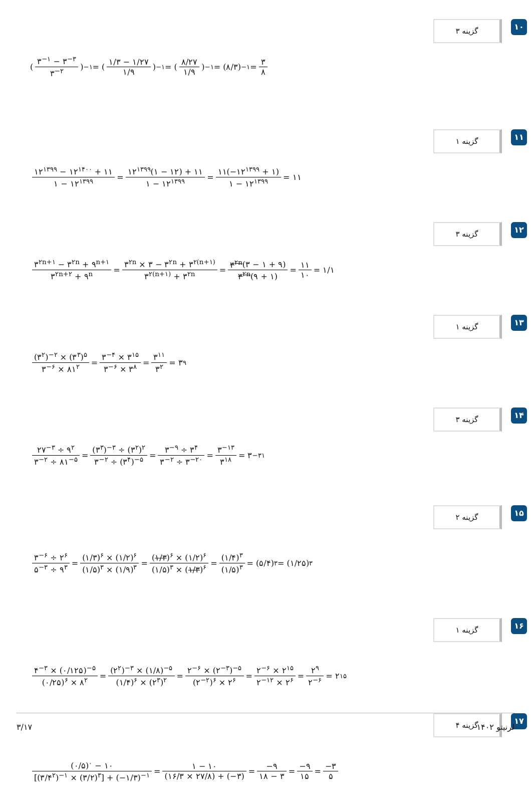۱۰ گزینه ۳
(۳<sup>−۱</sup> − ۳<sup>−۳</sup> ۳<sup>−۲</sup>)<sup>−۱</sup> = (۱/۳ − ۱/۲۷ ۱/۹)<sup>−۱</sup> = (۸/۲۷ ۱/۹)<sup>−۱</sup> = (۸/۳)<sup>−۱</sup> = ۳ ۸
۱۱ گزینه ۱
۱۲<sup>۱۳۹۹</sup> − ۱۲<sup>۱۴۰۰</sup> + ۱۱ ۱ − ۱۲<sup>۱۳۹۹</sup> = ۱۲<sup>۱۳۹۹</sup>(۱ − ۱۲) + ۱۱ ۱ − ۱۲<sup>۱۳۹۹</sup> = ۱۱(−۱۲<sup>۱۳۹۹</sup> + ۱) ۱ − ۱۲<sup>۱۳۹۹</sup> = ۱۱
۱۲ گزینه ۳
۳<sup>۲n+۱</sup> − ۳<sup>۲n</sup> + ۹<sup>n+۱</sup> ۳<sup>۲n+۲</sup> + ۹<sup>n</sup> = ۳<sup>۲n</sup> × ۳ − ۳<sup>۲n</sup> + ۳<sup>۲(n+۱)</sup> ۳<sup>۲(n+۱)</sup> + ۳<sup>۲n</sup> = ۳<sup>۲n</sup>(۳ − ۱ + ۹) ۳<sup>۲n</sup>(۹ + ۱) = ۱۱ ۱۰ = ۱/۱
۱۳ گزینه ۱
(۳<sup>۲</sup>)<sup>−۲</sup> × (۳<sup>۳</sup>)<sup>۵</sup> ۳<sup>−۶</sup> × ۸۱<sup>۲</sup> = ۳<sup>−۴</sup> × ۳<sup>۱۵</sup> ۳<sup>−۶</sup> × ۳<sup>۸</sup> = ۳<sup>۱۱</sup> ۳<sup>۲</sup> = ۳<sup>۹</sup>
۱۴ گزینه ۳
۲۷<sup>−۳</sup> ÷ ۹<sup>۲</sup> ۳<sup>−۲</sup> ÷ ۸۱<sup>−۵</sup> = (۳<sup>۳</sup>)<sup>−۳</sup> ÷ (۳<sup>۲</sup>)<sup>۲</sup> ۳<sup>−۲</sup> ÷ (۳<sup>۴</sup>)<sup>−۵</sup> = ۳<sup>−۹</sup> ÷ ۳<sup>۴</sup> ۳<sup>−۲</sup> ÷ ۳<sup>−۲۰</sup> = ۳<sup>−۱۳</sup> ۳<sup>۱۸</sup> = ۳<sup>−۳۱</sup>
۱۵ گزینه ۲
۳<sup>−۶</sup> ÷ ۲<sup>۶</sup> ۵<sup>−۳</sup> ÷ ۹<sup>۳</sup> = (۱/۳)<sup>۶</sup> × (۱/۲)<sup>۶</sup> (۱/۵)<sup>۳</sup> × (۱/۹)<sup>۳</sup> = (۱/۳)<sup>۶</sup> × (۱/۲)<sup>۶</sup> (۱/۵)<sup>۳</sup> × (۱/۳)<sup>۶</sup> = (۱/۴)<sup>۳</sup> (۱/۵)<sup>۳</sup> = (۵/۴)<sup>۳</sup> = (۱/۲۵)<sup>۳</sup>
۱۶ گزینه ۱
۴<sup>−۳</sup> × (۰/۱۲۵)<sup>−۵</sup> (۰/۲۵)<sup>۶</sup> × ۸<sup>۲</sup> = (۲<sup>۲</sup>)<sup>−۳</sup> × (۱/۸)<sup>−۵</sup> (۱/۴)<sup>۶</sup> × (۲<sup>۳</sup>)<sup>۲</sup> = ۲<sup>−۶</sup> × (۲<sup>−۳</sup>)<sup>−۵</sup> (۲<sup>−۲</sup>)<sup>۶</sup> × ۲<sup>۶</sup> = ۲<sup>−۶</sup> × ۲<sup>۱۵</sup> ۲<sup>−۱۲</sup> × ۲<sup>۶</sup> = ۲<sup>۹</sup> ۲<sup>−۶</sup> = ۲<sup>۱۵</sup>
۱۷ گزینه ۴
(۰/۵)<sup>۰</sup> − ۱۰ [(۳/۴<sup>۲</sup>)<sup>−۱</sup> × (۳/۲)<sup>۳</sup>] + (−۱/۳)<sup>−۱</sup> = ۱ − ۱۰ (۱۶/۳ × ۲۷/۸) + (−۳) = −۹ ۱۸ − ۳ = −۹ ۱۵ = −۳ ۵
۳/۱۷ لرنیتو ۱۴۰۲